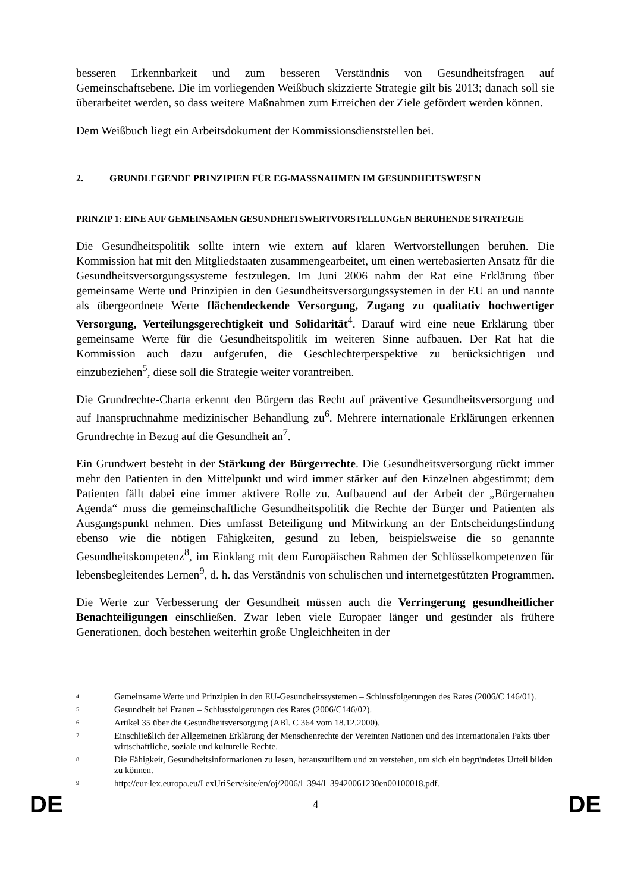besseren Erkennbarkeit und zum besseren Verständnis von Gesundheitsfragen auf Gemeinschaftsebene. Die im vorliegenden Weißbuch skizzierte Strategie gilt bis 2013; danach soll sie überarbeitet werden, so dass weitere Maßnahmen zum Erreichen der Ziele gefördert werden können.
Dem Weißbuch liegt ein Arbeitsdokument der Kommissionsdienststellen bei.
2. GRUNDLEGENDE PRINZIPIEN FÜR EG-MASSNAHMEN IM GESUNDHEITSWESEN
PRINZIP 1: EINE AUF GEMEINSAMEN GESUNDHEITSWERTVORSTELLUNGEN BERUHENDE STRATEGIE
Die Gesundheitspolitik sollte intern wie extern auf klaren Wertvorstellungen beruhen. Die Kommission hat mit den Mitgliedstaaten zusammengearbeitet, um einen wertebasierten Ansatz für die Gesundheitsversorgungssysteme festzulegen. Im Juni 2006 nahm der Rat eine Erklärung über gemeinsame Werte und Prinzipien in den Gesundheitsversorgungssystemen in der EU an und nannte als übergeordnete Werte flächendeckende Versorgung, Zugang zu qualitativ hochwertiger Versorgung, Verteilungsgerechtigkeit und Solidarität<sup>4</sup>. Darauf wird eine neue Erklärung über gemeinsame Werte für die Gesundheitspolitik im weiteren Sinne aufbauen. Der Rat hat die Kommission auch dazu aufgerufen, die Geschlechterperspektive zu berücksichtigen und einzubeziehen<sup>5</sup>, diese soll die Strategie weiter vorantreiben.
Die Grundrechte-Charta erkennt den Bürgern das Recht auf präventive Gesundheitsversorgung und auf Inanspruchnahme medizinischer Behandlung zu<sup>6</sup>. Mehrere internationale Erklärungen erkennen Grundrechte in Bezug auf die Gesundheit an<sup>7</sup>.
Ein Grundwert besteht in der Stärkung der Bürgerrechte. Die Gesundheitsversorgung rückt immer mehr den Patienten in den Mittelpunkt und wird immer stärker auf den Einzelnen abgestimmt; dem Patienten fällt dabei eine immer aktivere Rolle zu. Aufbauend auf der Arbeit der „Bürgernahen Agenda“ muss die gemeinschaftliche Gesundheitspolitik die Rechte der Bürger und Patienten als Ausgangspunkt nehmen. Dies umfasst Beteiligung und Mitwirkung an der Entscheidungsfindung ebenso wie die nötigen Fähigkeiten, gesund zu leben, beispielsweise die so genannte Gesundheitskompetenz<sup>8</sup>, im Einklang mit dem Europäischen Rahmen der Schlüsselkompetenzen für lebensbegleitendes Lernen<sup>9</sup>, d. h. das Verständnis von schulischen und internetgestützten Programmen.
Die Werte zur Verbesserung der Gesundheit müssen auch die Verringerung gesundheitlicher Benachteiligungen einschließen. Zwar leben viele Europäer länger und gesünder als frühere Generationen, doch bestehen weiterhin große Ungleichheiten in der
4 Gemeinsame Werte und Prinzipien in den EU-Gesundheitssystemen – Schlussfolgerungen des Rates (2006/C 146/01).
5 Gesundheit bei Frauen – Schlussfolgerungen des Rates (2006/C146/02).
6 Artikel 35 über die Gesundheitsversorgung (ABl. C 364 vom 18.12.2000).
7 Einschließlich der Allgemeinen Erklärung der Menschenrechte der Vereinten Nationen und des Internationalen Pakts über wirtschaftliche, soziale und kulturelle Rechte.
8 Die Fähigkeit, Gesundheitsinformationen zu lesen, herauszufiltern und zu verstehen, um sich ein begründetes Urteil bilden zu können.
9 http://eur-lex.europa.eu/LexUriServ/site/en/oj/2006/l_394/l_39420061230en00100018.pdf.
DE 4 DE